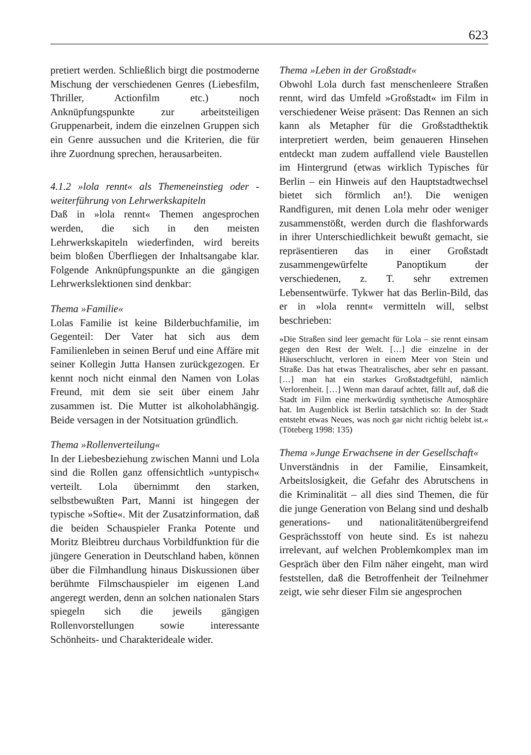623
pretiert werden. Schließlich birgt die postmoderne Mischung der verschiedenen Genres (Liebesfilm, Thriller, Actionfilm etc.) noch Anknüpfungspunkte zur arbeitsteiligen Gruppenarbeit, indem die einzelnen Gruppen sich ein Genre aussuchen und die Kriterien, die für ihre Zuordnung sprechen, herausarbeiten.
4.1.2 »lola rennt« als Themeneinstieg oder -weiterführung von Lehrwerkskapiteln
Daß in »lola rennt« Themen angesprochen werden, die sich in den meisten Lehrwerkskapiteln wiederfinden, wird bereits beim bloßen Überfliegen der Inhaltsangabe klar. Folgende Anknüpfungspunkte an die gängigen Lehrwerkslektionen sind denkbar:
Thema »Familie«
Lolas Familie ist keine Bilderbuchfamilie, im Gegenteil: Der Vater hat sich aus dem Familienleben in seinen Beruf und eine Affäre mit seiner Kollegin Jutta Hansen zurückgezogen. Er kennt noch nicht einmal den Namen von Lolas Freund, mit dem sie seit über einem Jahr zusammen ist. Die Mutter ist alkoholabhängig. Beide versagen in der Notsituation gründlich.
Thema »Rollenverteilung«
In der Liebesbeziehung zwischen Manni und Lola sind die Rollen ganz offensichtlich »untypisch« verteilt. Lola übernimmt den starken, selbstbewußten Part, Manni ist hingegen der typische »Softie«. Mit der Zusatzinformation, daß die beiden Schauspieler Franka Potente und Moritz Bleibtreu durchaus Vorbildfunktion für die jüngere Generation in Deutschland haben, können über die Filmhandlung hinaus Diskussionen über berühmte Filmschauspieler im eigenen Land angeregt werden, denn an solchen nationalen Stars spiegeln sich die jeweils gängigen Rollenvorstellungen sowie interessante Schönheits- und Charakterideale wider.
Thema »Leben in der Großstadt«
Obwohl Lola durch fast menschenleere Straßen rennt, wird das Umfeld »Großstadt« im Film in verschiedener Weise präsent: Das Rennen an sich kann als Metapher für die Großstadthektik interpretiert werden, beim genaueren Hinsehen entdeckt man zudem auffallend viele Baustellen im Hintergrund (etwas wirklich Typisches für Berlin – ein Hinweis auf den Hauptstadtwechsel bietet sich förmlich an!). Die wenigen Randfiguren, mit denen Lola mehr oder weniger zusammenstößt, werden durch die flashforwards in ihrer Unterschiedlichkeit bewußt gemacht, sie repräsentieren das in einer Großstadt zusammengewürfelte Panoptikum der verschiedenen, z. T. sehr extremen Lebensentwürfe. Tykwer hat das Berlin-Bild, das er in »lola rennt« vermitteln will, selbst beschrieben:
»Die Straßen sind leer gemacht für Lola – sie rennt einsam gegen den Rest der Welt. […] die einzelne in der Häuserschlucht, verloren in einem Meer von Stein und Straße. Das hat etwas Theatralisches, aber sehr en passant. […] man hat ein starkes Großstadtgefühl, nämlich Verlorenheit. […] Wenn man darauf achtet, fällt auf, daß die Stadt im Film eine merkwürdig synthetische Atmosphäre hat. Im Augenblick ist Berlin tatsächlich so: In der Stadt entsteht etwas Neues, was noch gar nicht richtig belebt ist.« (Töteberg 1998: 135)
Thema »Junge Erwachsene in der Gesellschaft«
Unverständnis in der Familie, Einsamkeit, Arbeitslosigkeit, die Gefahr des Abrutschens in die Kriminalität – all dies sind Themen, die für die junge Generation von Belang sind und deshalb generations- und nationalitätenübergreifend Gesprächsstoff von heute sind. Es ist nahezu irrelevant, auf welchen Problemkomplex man im Gespräch über den Film näher eingeht, man wird feststellen, daß die Betroffenheit der Teilnehmer zeigt, wie sehr dieser Film sie angesprochen